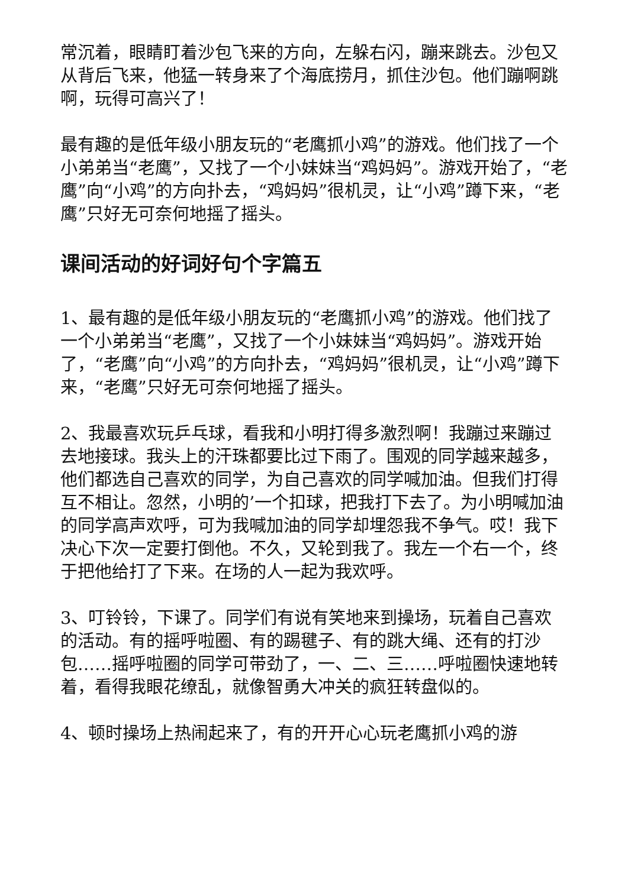常沉着，眼睛盯着沙包飞来的方向，左躲右闪，蹦来跳去。沙包又从背后飞来，他猛一转身来了个海底捞月，抓住沙包。他们蹦啊跳啊，玩得可高兴了！
最有趣的是低年级小朋友玩的“老鹰抓小鸡”的游戏。他们找了一个小弟弟当“老鹰”，又找了一个小妹妹当“鸡妈妈”。游戏开始了，“老鹰”向“小鸡”的方向扑去，“鸡妈妈”很机灵，让“小鸡”蹲下来，“老鹰”只好无可奈何地摇了摇头。
课间活动的好词好句个字篇五
1、最有趣的是低年级小朋友玩的“老鹰抓小鸡”的游戏。他们找了一个小弟弟当“老鹰”，又找了一个小妹妹当“鸡妈妈”。游戏开始了，“老鹰”向“小鸡”的方向扑去，“鸡妈妈”很机灵，让“小鸡”蹲下来，“老鹰”只好无可奈何地摇了摇头。
2、我最喜欢玩乒乓球，看我和小明打得多激烈啊！我蹦过来蹦过去地接球。我头上的汗珠都要比过下雨了。围观的同学越来越多，他们都选自己喜欢的同学，为自己喜欢的同学喊加油。但我们打得互不相让。忽然，小明的’一个扣球，把我打下去了。为小明喊加油的同学高声欢呼，可为我喊加油的同学却埋怨我不争气。哎！我下决心下次一定要打倒他。不久，又轮到我了。我左一个右一个，终于把他给打了下来。在场的人一起为我欢呼。
3、叮铃铃，下课了。同学们有说有笑地来到操场，玩着自己喜欢的活动。有的摇呼啦圈、有的踢毽子、有的跳大绳、还有的打沙包……摇呼啦圈的同学可带劲了，一、二、三……呼啦圈快速地转着，看得我眼花缭乱，就像智勇大冲关的疯狂转盘似的。
4、顿时操场上热闹起来了，有的开开心心玩老鹰抓小鸡的游